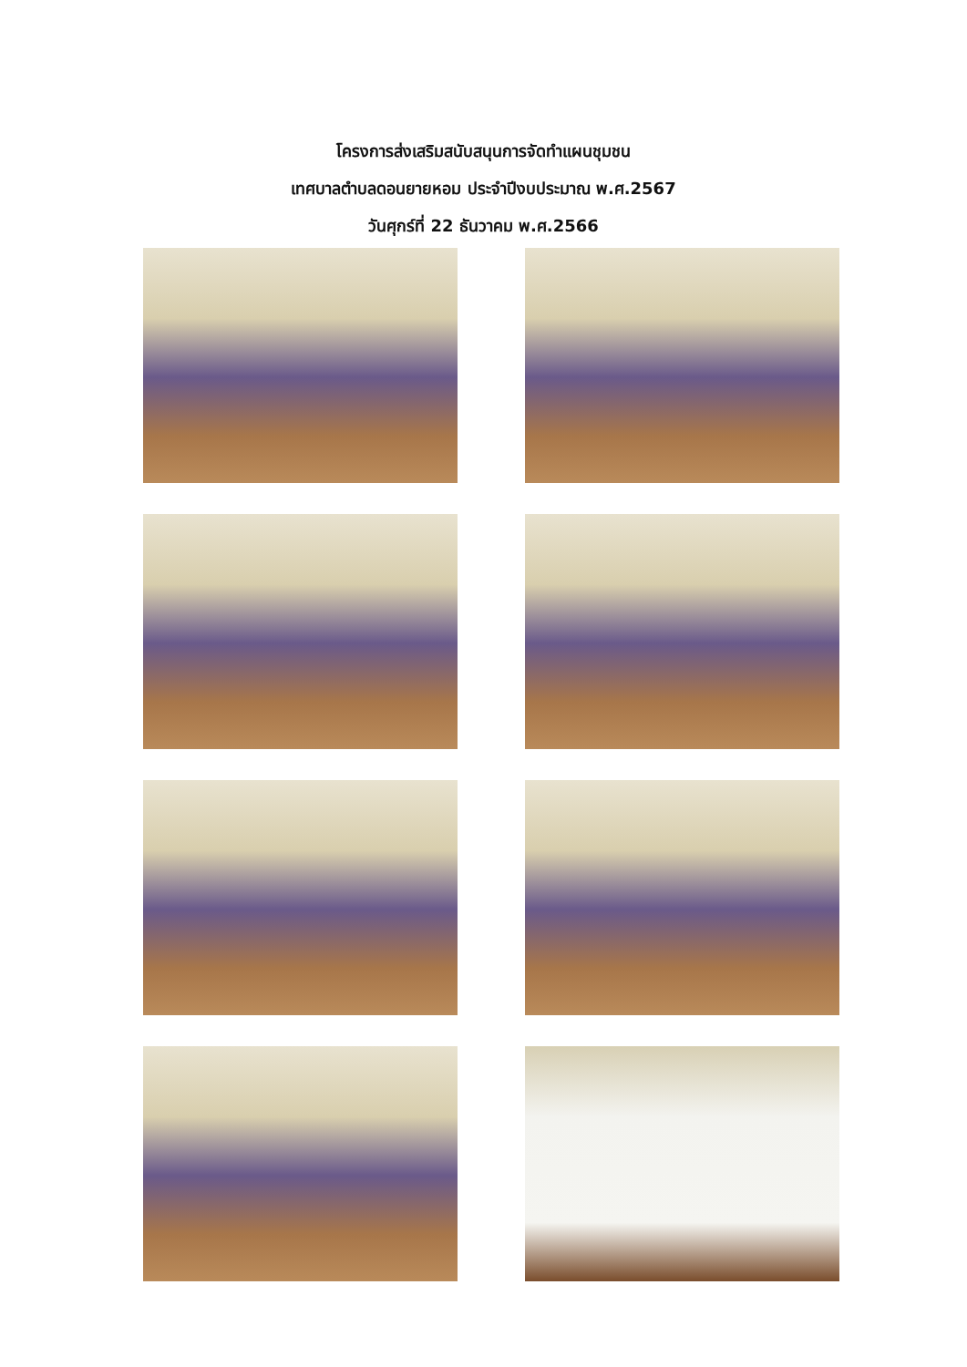โครงการส่งเสริมสนับสนุนการจัดทำแผนชุมชน
เทศบาลตำบลดอนยายหอม ประจำปีงบประมาณ พ.ศ.2567
วันศุกร์ที่ 22 ธันวาคม พ.ศ.2566